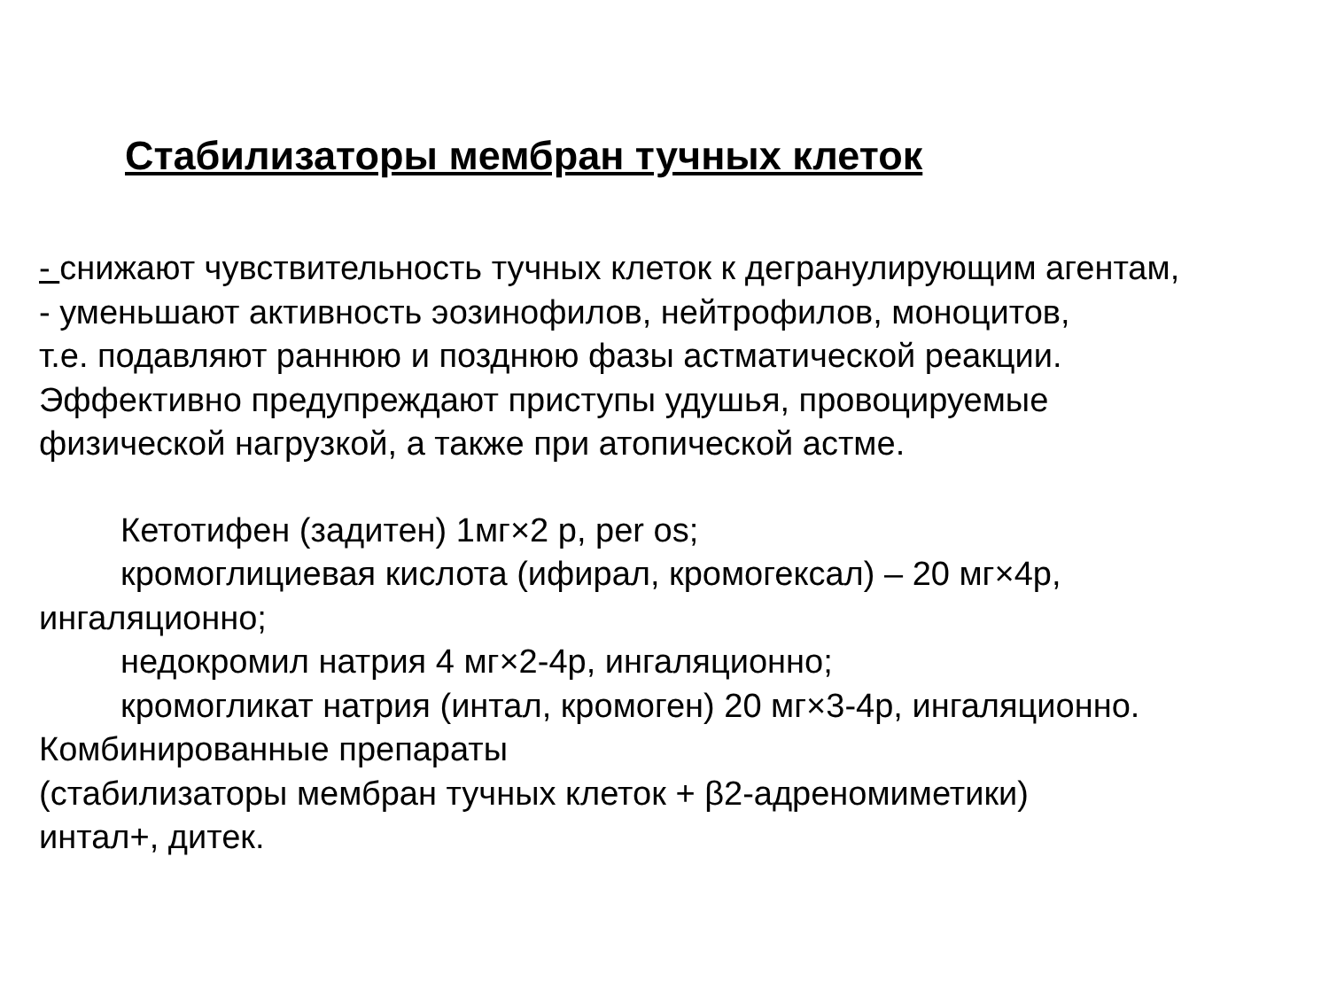Стабилизаторы мембран тучных клеток
- снижают чувствительность тучных клеток к дегранулирующим агентам,
- уменьшают активность эозинофилов, нейтрофилов, моноцитов,
т.е. подавляют раннюю и позднюю фазы астматической реакции.
Эффективно предупреждают приступы удушья, провоцируемые
физической нагрузкой, а также при атопической астме.
Кетотифен (задитен) 1мг×2 р, per os;
кромоглициевая кислота (ифирал, кромогексал) – 20 мг×4р,
ингаляционно;
недокромил натрия 4 мг×2-4р, ингаляционно;
кромогликат натрия (интал, кромоген) 20 мг×3-4р, ингаляционно.
Комбинированные препараты
(стабилизаторы мембран тучных клеток + β2-адреномиметики)
интал+, дитек.